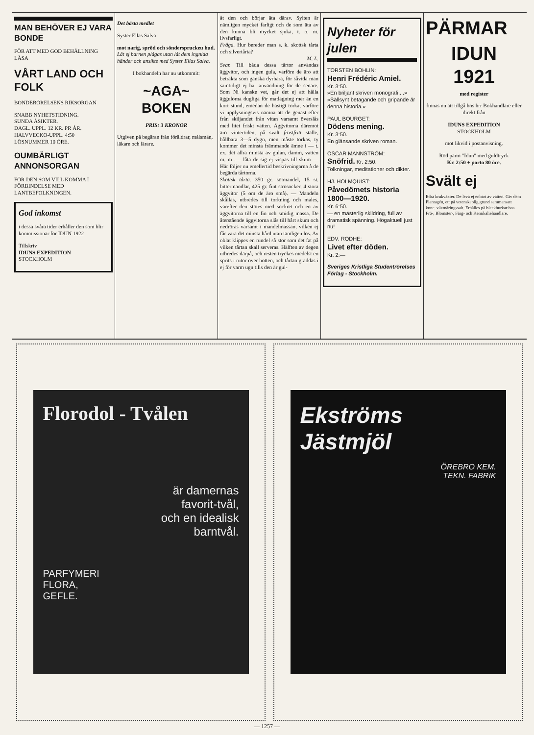MAN BEHÖVER EJ VARA BONDE
FÖR ATT MED GOD BEHÅLLNING LÄSA
VÅRT LAND OCH FOLK
BONDERÖRELSENS RIKSORGAN
SNABB NYHETSTIDNING.
SUNDA ÅSIKTER.
DAGL. UPPL. 12 KR. PR ÅR.
HALVVECKO-UPPL. 4:50
LÖSNUMMER 10 ÖRE.
OUMBÄRLIGT ANNONSORGAN
FÖR DEN SOM VILL KOMMA I FÖRBINDELSE MED LANTBEFOLKNINGEN.
God inkomst
i dessa svåra tider erhåller den som blir kommissionär för IDUN 1922
Tillskriv
IDUNS EXPEDITION
STOCKHOLM
Det bästa medlet
Syster Ellas Salva
mot narig, spröd och sönderspruckeu hud.
Låt ej barnen plågas utan låt dem ingnida händer och ansikte med Syster Ellas Salva.
I bokhandeln har nu utkommit:
~AGA~
BOKEN
PRIS: 3 KRONOR
Utgiven på begäran från föräldrar, målsmän, läkare och lärare.
åt den och börjar äta därav. Sylten är nämligen mycket farligt och de som äta av den kunna bli mycket sjuka, t. o. m. livsfarligt.
Fråga. Hur bereder man s. k. skottsk tårta och silvertårta?
M. L.
Svar. Till båda dessa tårtor användas äggvitor, och ingen gula, varföre de äro att betrakta som ganska dyrbara, för såvida man samtidigt ej har användning för de senare. Som Ni kanske vet, går det ej att hålla äggulorna dugliga för matlagning mer än en kort stund, emedan de hastigt torka, varföre vi upplysningsvis nämna att de genast efter från skiljandet från vitan varsamt överslås med litet friskt vatten. Äggvitorna däremot äro vintertiden, på svalt frostfritt ställe, hållbara 3—5 dygn, men måste torkas, ty kommer det minsta främmande ämne i — t. ex. det allra minsta av gulan, damm, vatten m. m .— låta de sig ej vispas till skum — Här följer nu emellertid beskrivningarna å de begärda tårtorna.
Skottsk tårta. 350 gr. sötmandel, 15 st. bittermandlar, 425 gr. fint strösocker, 4 stora äggvitor (5 om de äro små). — Mandeln skållas, utbredes till torkning och males, varefter den stötes med sockret och en av äggvitorna till en fin och smidig massa. De återstående äggvitorna slås till hårt skum och nedröras varsamt i mandelmassan, vilken ej får vara det minsta hård utan tämligen lös. Av oblat klippes en rundel så stor som det fat på vilken tårtan skall serveras. Hälften av degen utbredes därpå, och resten tryckes medelst en sprits i rutor över botten, och tårtan gräddas i ej för varm ugn tills den är gul-
Nyheter för julen
TORSTEN BOHLIN:
Henri Frédéric Amiel.
Kr. 3:50.
»En briljant skriven monografi....»
»Sällsynt betagande och gripande är denna historia.»
PAUL BOURGET:
Dödens mening.
Kr. 3:50.
En glänsande skriven roman.
OSCAR MANNSTRÖM:
Snöfrid. Kr. 2:50.
Tolkningar, meditationer och dikter.
HJ. HOLMQUIST:
Påvedömets historia 1800—1920.
Kr. 6:50.
— en mästerlig skildring, full av dramatisk spänning. Högaktuell just nu!
EDV. RODHE:
Livet efter döden.
Kr. 2:—
Sveriges Kristliga Studentrörelses Förlag - Stockholm.
PÄRMAR
IDUN
1921
med register
finnas nu att tillgå hos hrr Bokhandlare eller direkt från
IDUNS EXPEDITION
STOCKHOLM
mot likvid i postanvisning.
Röd pärm "Idun" med guldtryck
Kr. 2:50 + porto 80 öre.
Svält ej
Edra krukväxter. De leva ej enbart av vatten. Giv dem Plantagén, ett på vetenskaplig grund sammansatt konc. växtnäringssalt. Erhålles på bleckburkar hos Frö-, Blomster-, Färg- och Kemikaliehandlare.
Florodol - Tvålen
är damernas
favorit-tvål,
och en idealisk
barntvål.
PARFYMERI
FLORA,
GEFLE.
Ekströms
Jästmjöl
ÖREBRO KEM.
TEKN. FABRIK
— 1257 —